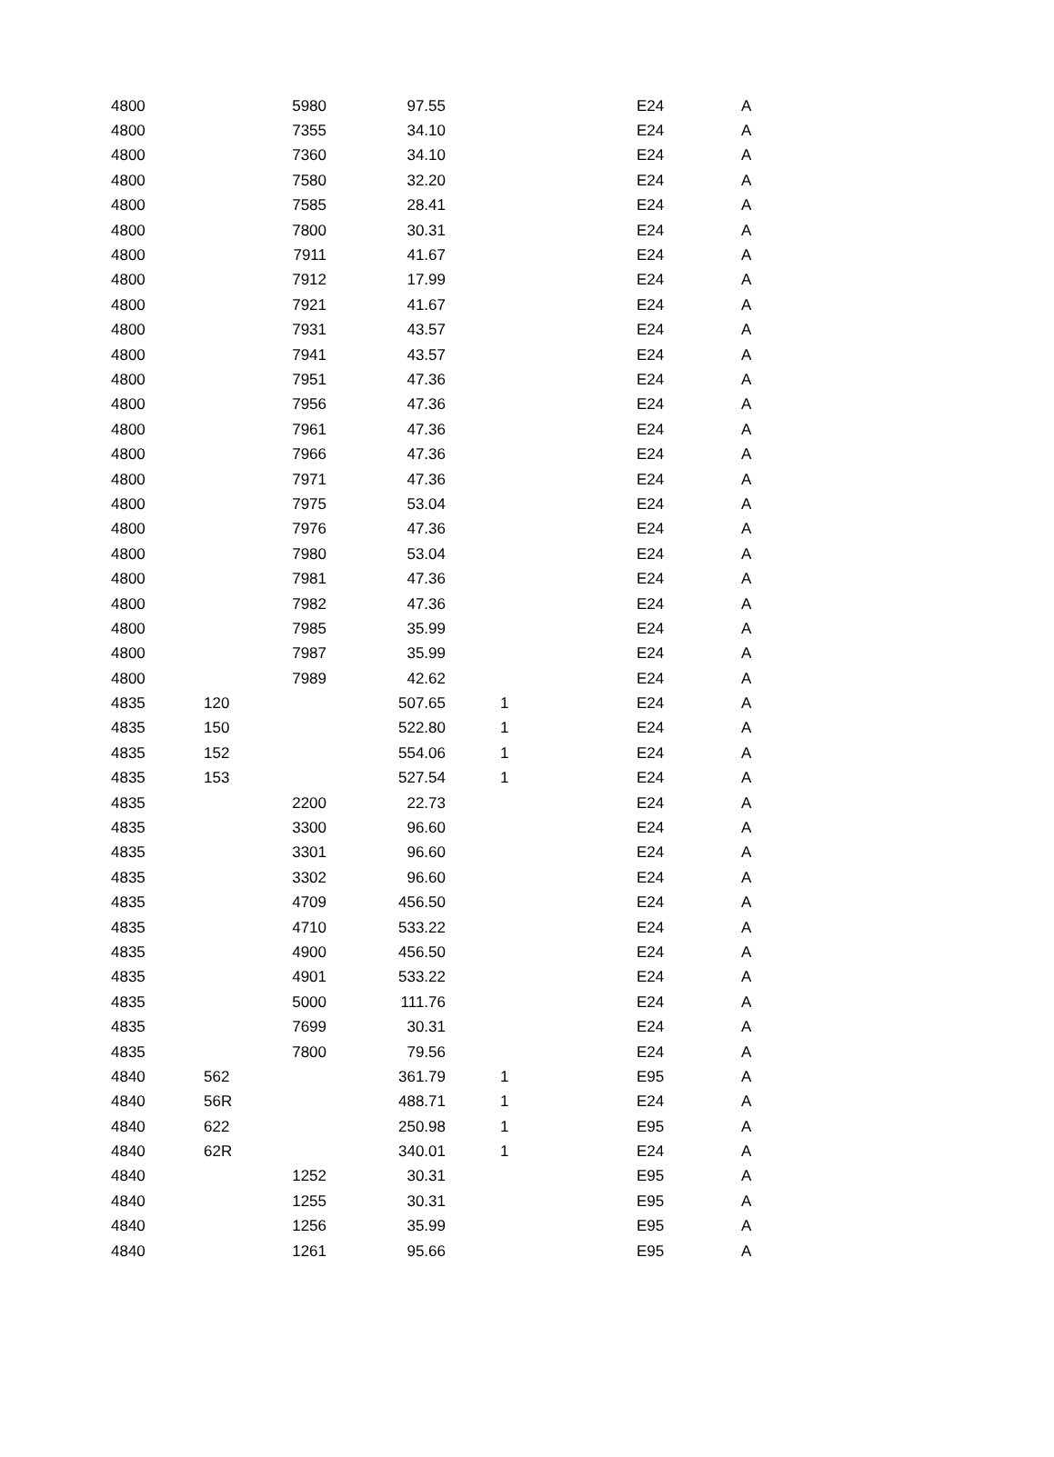| 4800 | | 5980 | 97.55 | | E24 | A |
| 4800 | | 7355 | 34.10 | | E24 | A |
| 4800 | | 7360 | 34.10 | | E24 | A |
| 4800 | | 7580 | 32.20 | | E24 | A |
| 4800 | | 7585 | 28.41 | | E24 | A |
| 4800 | | 7800 | 30.31 | | E24 | A |
| 4800 | | 7911 | 41.67 | | E24 | A |
| 4800 | | 7912 | 17.99 | | E24 | A |
| 4800 | | 7921 | 41.67 | | E24 | A |
| 4800 | | 7931 | 43.57 | | E24 | A |
| 4800 | | 7941 | 43.57 | | E24 | A |
| 4800 | | 7951 | 47.36 | | E24 | A |
| 4800 | | 7956 | 47.36 | | E24 | A |
| 4800 | | 7961 | 47.36 | | E24 | A |
| 4800 | | 7966 | 47.36 | | E24 | A |
| 4800 | | 7971 | 47.36 | | E24 | A |
| 4800 | | 7975 | 53.04 | | E24 | A |
| 4800 | | 7976 | 47.36 | | E24 | A |
| 4800 | | 7980 | 53.04 | | E24 | A |
| 4800 | | 7981 | 47.36 | | E24 | A |
| 4800 | | 7982 | 47.36 | | E24 | A |
| 4800 | | 7985 | 35.99 | | E24 | A |
| 4800 | | 7987 | 35.99 | | E24 | A |
| 4800 | | 7989 | 42.62 | | E24 | A |
| 4835 | 120 | | 507.65 | 1 | E24 | A |
| 4835 | 150 | | 522.80 | 1 | E24 | A |
| 4835 | 152 | | 554.06 | 1 | E24 | A |
| 4835 | 153 | | 527.54 | 1 | E24 | A |
| 4835 | | 2200 | 22.73 | | E24 | A |
| 4835 | | 3300 | 96.60 | | E24 | A |
| 4835 | | 3301 | 96.60 | | E24 | A |
| 4835 | | 3302 | 96.60 | | E24 | A |
| 4835 | | 4709 | 456.50 | | E24 | A |
| 4835 | | 4710 | 533.22 | | E24 | A |
| 4835 | | 4900 | 456.50 | | E24 | A |
| 4835 | | 4901 | 533.22 | | E24 | A |
| 4835 | | 5000 | 111.76 | | E24 | A |
| 4835 | | 7699 | 30.31 | | E24 | A |
| 4835 | | 7800 | 79.56 | | E24 | A |
| 4840 | 562 | | 361.79 | 1 | E95 | A |
| 4840 | 56R | | 488.71 | 1 | E24 | A |
| 4840 | 622 | | 250.98 | 1 | E95 | A |
| 4840 | 62R | | 340.01 | 1 | E24 | A |
| 4840 | | 1252 | 30.31 | | E95 | A |
| 4840 | | 1255 | 30.31 | | E95 | A |
| 4840 | | 1256 | 35.99 | | E95 | A |
| 4840 | | 1261 | 95.66 | | E95 | A |